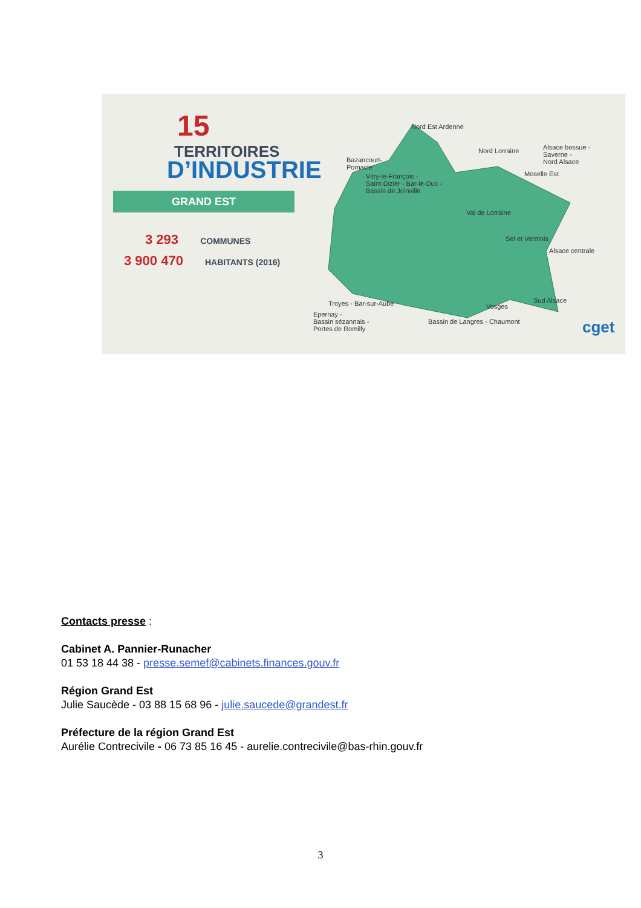15
TERRITOIRES
D’INDUSTRIE
GRAND EST
3 293 COMMUNES
3 900 470 HABITANTS (2016)
Nord Est Ardenne
Bazancourt-
Pomacle
Nord Lorraine
Alsace bossue -
Saverne -
Nord Alsace
Moselle Est
Vitry-le-François -
Saint-Dizier - Bar-le-Duc -
Bassin de Joinville
Val de Lorraine
Sel et Vermois
Alsace centrale
Troyes - Bar-sur-Aube Vosges
Sud Alsace
Epernay -
Bassin sézannais -
Portes de Romilly
Bassin de Langres - Chaumont cget
Contacts presse :
Cabinet A. Pannier-Runacher
01 53 18 44 38 - presse.semef@cabinets.finances.gouv.fr
Région Grand Est
Julie Saucède - 03 88 15 68 96 - julie.saucede@grandest.fr
Préfecture de la région Grand Est
Aurélie Contrecivile - 06 73 85 16 45 - aurelie.contrecivile@bas-rhin.gouv.fr
3